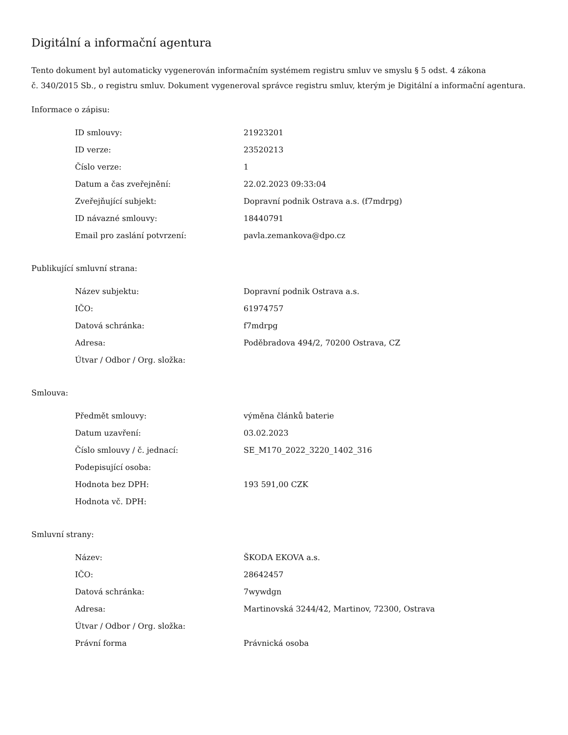Digitální a informační agentura
Tento dokument byl automaticky vygenerován informačním systémem registru smluv ve smyslu § 5 odst. 4 zákona
č. 340/2015 Sb., o registru smluv. Dokument vygeneroval správce registru smluv, kterým je Digitální a informační agentura.
Informace o zápisu:
| ID smlouvy: | 21923201 |
| ID verze: | 23520213 |
| Číslo verze: | 1 |
| Datum a čas zveřejnění: | 22.02.2023 09:33:04 |
| Zveřejňující subjekt: | Dopravní podnik Ostrava a.s. (f7mdrpg) |
| ID návazné smlouvy: | 18440791 |
| Email pro zaslání potvrzení: | pavla.zemankova@dpo.cz |
Publikující smluvní strana:
| Název subjektu: | Dopravní podnik Ostrava a.s. |
| IČO: | 61974757 |
| Datová schránka: | f7mdrpg |
| Adresa: | Poděbradova 494/2, 70200 Ostrava, CZ |
| Útvar / Odbor / Org. složka: | |
Smlouva:
| Předmět smlouvy: | výměna článků baterie |
| Datum uzavření: | 03.02.2023 |
| Číslo smlouvy / č. jednací: | SE_M170_2022_3220_1402_316 |
| Podepisující osoba: | |
| Hodnota bez DPH: | 193 591,00 CZK |
| Hodnota vč. DPH: | |
Smluvní strany:
| Název: | ŠKODA EKOVA a.s. |
| IČO: | 28642457 |
| Datová schránka: | 7wywdgn |
| Adresa: | Martinovská 3244/42, Martinov, 72300, Ostrava |
| Útvar / Odbor / Org. složka: | |
| Právní forma | Právnická osoba |